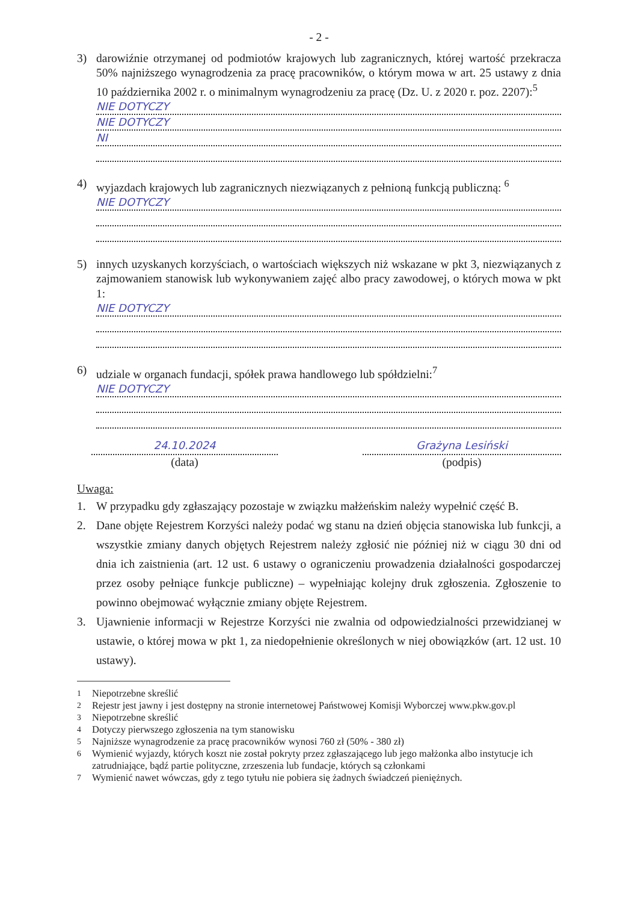- 2 -
3) darowiźnie otrzymanej od podmiotów krajowych lub zagranicznych, której wartość przekracza 50% najniższego wynagrodzenia za pracę pracowników, o którym mowa w art. 25 ustawy z dnia 10 października 2002 r. o minimalnym wynagrodzeniu za pracę (Dz. U. z 2020 r. poz. 2207):<sup>5</sup>
NIE DOTYCZY
NIE DOTYCZY
NI
4) wyjazdach krajowych lub zagranicznych niezwiązanych z pełnioną funkcją publiczną: <sup>6</sup>
NIE DOTYCZY
5) innych uzyskanych korzyściach, o wartościach większych niż wskazane w pkt 3, niezwiązanych z zajmowaniem stanowisk lub wykonywaniem zajęć albo pracy zawodowej, o których mowa w pkt 1:
NIE DOTYCZY
6) udziale w organach fundacji, spółek prawa handlowego lub spółdzielni:<sup>7</sup>
NIE DOTYCZY
24.10.2024
(data)
Grażyna Lesiński
(podpis)
Uwaga:
1. W przypadku gdy zgłaszający pozostaje w związku małżeńskim należy wypełnić część B.
2. Dane objęte Rejestrem Korzyści należy podać wg stanu na dzień objęcia stanowiska lub funkcji, a wszystkie zmiany danych objętych Rejestrem należy zgłosić nie później niż w ciągu 30 dni od dnia ich zaistnienia (art. 12 ust. 6 ustawy o ograniczeniu prowadzenia działalności gospodarczej przez osoby pełniące funkcje publiczne) – wypełniając kolejny druk zgłoszenia. Zgłoszenie to powinno obejmować wyłącznie zmiany objęte Rejestrem.
3. Ujawnienie informacji w Rejestrze Korzyści nie zwalnia od odpowiedzialności przewidzianej w ustawie, o której mowa w pkt 1, za niedopełnienie określonych w niej obowiązków (art. 12 ust. 10 ustawy).
<sup>1</sup> Niepotrzebne skreślić
<sup>2</sup> Rejestr jest jawny i jest dostępny na stronie internetowej Państwowej Komisji Wyborczej www.pkw.gov.pl
<sup>3</sup> Niepotrzebne skreślić
<sup>4</sup> Dotyczy pierwszego zgłoszenia na tym stanowisku
<sup>5</sup> Najniższe wynagrodzenie za pracę pracowników wynosi 760 zł (50% - 380 zł)
<sup>6</sup> Wymienić wyjazdy, których koszt nie został pokryty przez zgłaszającego lub jego małżonka albo instytucje ich zatrudniające, bądź partie polityczne, zrzeszenia lub fundacje, których są członkami
<sup>7</sup> Wymienić nawet wówczas, gdy z tego tytułu nie pobiera się żadnych świadczeń pieniężnych.